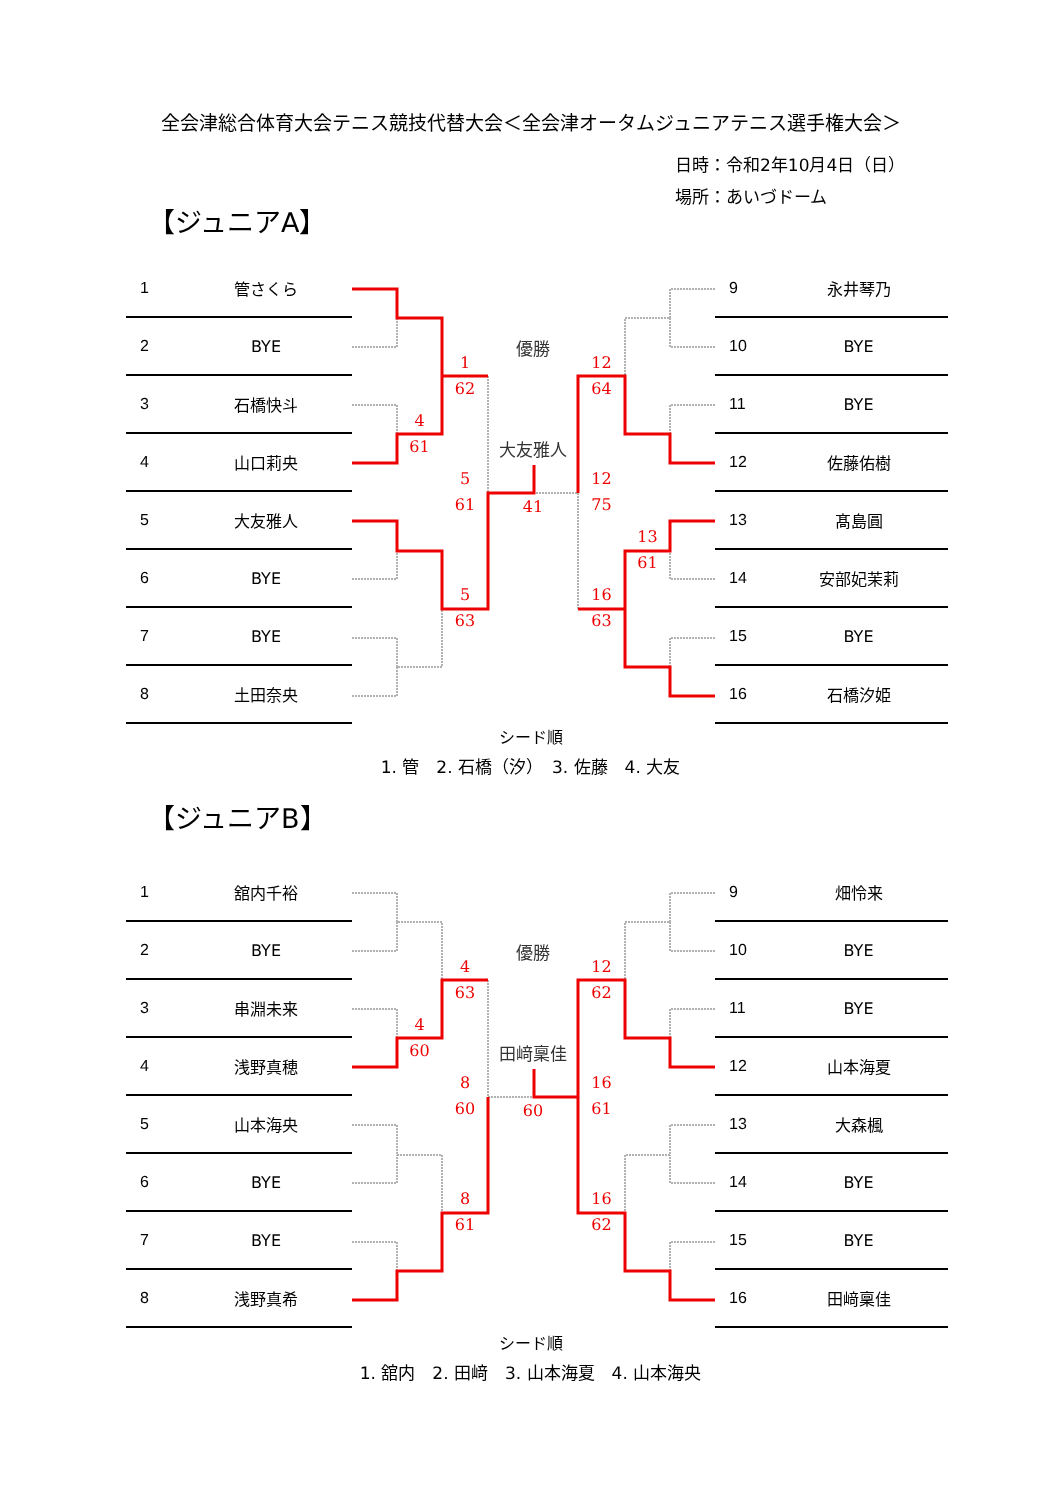全会津総合体育大会テニス競技代替大会＜全会津オータムジュニアテニス選手権大会＞
日時：令和2年10月4日（日）
場所：あいづドーム
【ジュニアA】
| 1 | 管さくら |
| 2 | BYE |
| 3 | 石橋快斗 |
| 4 | 山口莉央 |
| 5 | 大友雅人 |
| 6 | BYE |
| 7 | BYE |
| 8 | 土田奈央 |
1
62
優勝
12
64
4
61
大友雅人
5
61
41
12
75
13
61
5
63
16
63
| 9 | 永井琴乃 |
| 10 | BYE |
| 11 | BYE |
| 12 | 佐藤佑樹 |
| 13 | 髙島圓 |
| 14 | 安部妃茉莉 |
| 15 | BYE |
| 16 | 石橋汐姫 |
シード順
1. 管　2. 石橋（汐）　3. 佐藤　4. 大友
【ジュニアB】
| 1 | 舘内千裕 |
| 2 | BYE |
| 3 | 串淵未来 |
| 4 | 浅野真穂 |
| 5 | 山本海央 |
| 6 | BYE |
| 7 | BYE |
| 8 | 浅野真希 |
4
63
優勝
12
62
4
60
田﨑稟佳
8
60
60
16
61
8
61
16
62
| 9 | 畑怜来 |
| 10 | BYE |
| 11 | BYE |
| 12 | 山本海夏 |
| 13 | 大森楓 |
| 14 | BYE |
| 15 | BYE |
| 16 | 田﨑稟佳 |
シード順
1. 舘内　2. 田﨑　3. 山本海夏　4. 山本海央